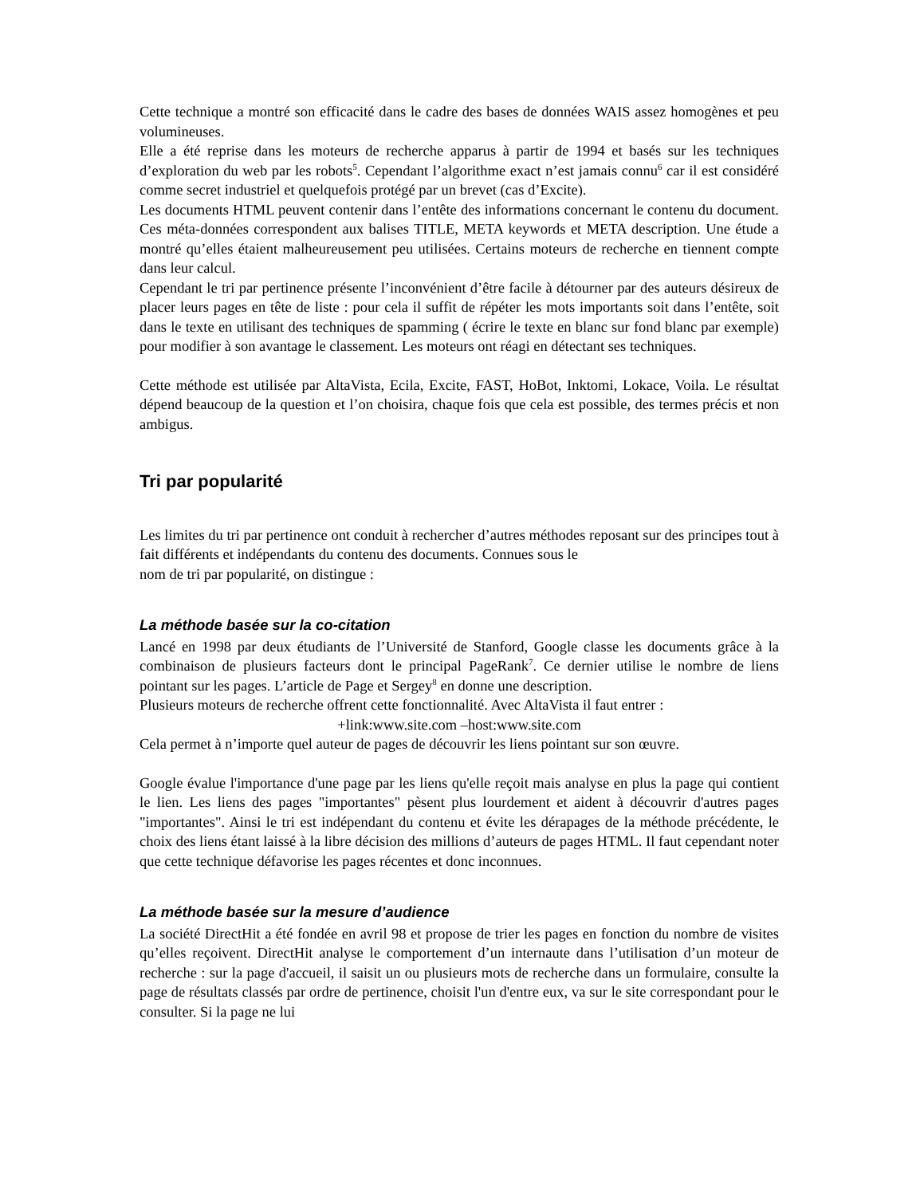Cette technique a montré son efficacité dans le cadre des bases de données WAIS assez homogènes et peu volumineuses.
Elle a été reprise dans les moteurs de recherche apparus à partir de 1994 et basés sur les techniques d’exploration du web par les robots<sup>5</sup>. Cependant l’algorithme exact n’est jamais connu<sup>6</sup> car il est considéré comme secret industriel et quelquefois protégé par un brevet (cas d’Excite).
Les documents HTML peuvent contenir dans l’entête des informations concernant le contenu du document. Ces méta-données correspondent aux balises TITLE, META keywords et META description. Une étude a montré qu’elles étaient malheureusement peu utilisées. Certains moteurs de recherche en tiennent compte dans leur calcul.
Cependant le tri par pertinence présente l’inconvénient d’être facile à détourner par des auteurs désireux de placer leurs pages en tête de liste : pour cela il suffit de répéter les mots importants soit dans l’entête, soit dans le texte en utilisant des techniques de spamming ( écrire le texte en blanc sur fond blanc par exemple) pour modifier à son avantage le classement. Les moteurs ont réagi en détectant ses techniques.
Cette méthode est utilisée par AltaVista, Ecila, Excite, FAST, HoBot, Inktomi, Lokace, Voila. Le résultat dépend beaucoup de la question et l’on choisira, chaque fois que cela est possible, des termes précis et non ambigus.
Tri par popularité
Les limites du tri par pertinence ont conduit à rechercher d’autres méthodes reposant sur des principes tout à fait différents et indépendants du contenu des documents. Connues sous le
nom de tri par popularité, on distingue :
La méthode basée sur la co-citation
Lancé en 1998 par deux étudiants de l’Université de Stanford, Google classe les documents grâce à la combinaison de plusieurs facteurs dont le principal PageRank<sup>7</sup>. Ce dernier utilise le nombre de liens pointant sur les pages. L’article de Page et Sergey<sup>8</sup> en donne une description.
Plusieurs moteurs de recherche offrent cette fonctionnalité. Avec AltaVista il faut entrer :
+link:www.site.com –host:www.site.com
Cela permet à n’importe quel auteur de pages de découvrir les liens pointant sur son œuvre.
Google évalue l'importance d'une page par les liens qu'elle reçoit mais analyse en plus la page qui contient le lien. Les liens des pages "importantes" pèsent plus lourdement et aident à découvrir d'autres pages "importantes". Ainsi le tri est indépendant du contenu et évite les dérapages de la méthode précédente, le choix des liens étant laissé à la libre décision des millions d’auteurs de pages HTML. Il faut cependant noter que cette technique défavorise les pages récentes et donc inconnues.
La méthode basée sur la mesure d’audience
La société DirectHit a été fondée en avril 98 et propose de trier les pages en fonction du nombre de visites qu’elles reçoivent. DirectHit analyse le comportement d’un internaute dans l’utilisation d’un moteur de recherche : sur la page d'accueil, il saisit un ou plusieurs mots de recherche dans un formulaire, consulte la page de résultats classés par ordre de pertinence, choisit l'un d'entre eux, va sur le site correspondant pour le consulter. Si la page ne lui